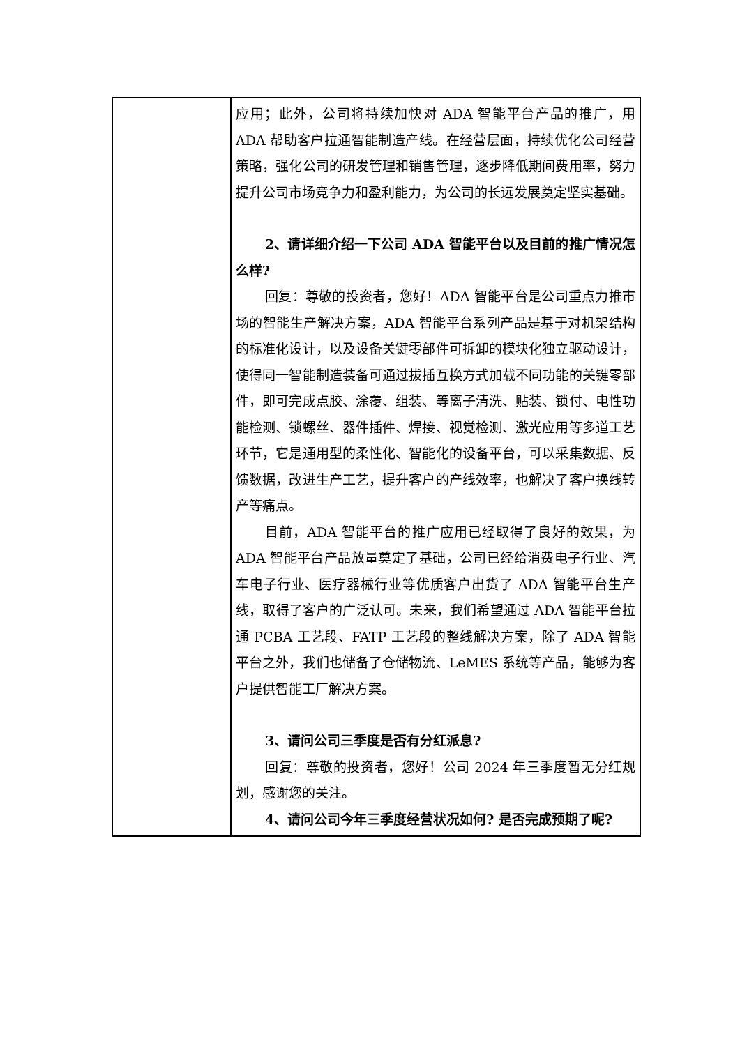| | 应用；此外，公司将持续加快对 ADA 智能平台产品的推广，用 ADA 帮助客户拉通智能制造产线。在经营层面，持续优化公司经营策略，强化公司的研发管理和销售管理，逐步降低期间费用率，努力提升公司市场竞争力和盈利能力，为公司的长远发展奠定坚实基础。 2、请详细介绍一下公司 ADA 智能平台以及目前的推广情况怎么样? 回复：尊敬的投资者，您好！ADA 智能平台是公司重点力推市场的智能生产解决方案，ADA 智能平台系列产品是基于对机架结构的标准化设计，以及设备关键零部件可拆卸的模块化独立驱动设计，使得同一智能制造装备可通过拔插互换方式加载不同功能的关键零部件，即可完成点胶、涂覆、组装、等离子清洗、贴装、锁付、电性功能检测、锁螺丝、器件插件、焊接、视觉检测、激光应用等多道工艺环节，它是通用型的柔性化、智能化的设备平台，可以采集数据、反馈数据，改进生产工艺，提升客户的产线效率，也解决了客户换线转产等痛点。 目前，ADA 智能平台的推广应用已经取得了良好的效果，为 ADA 智能平台产品放量奠定了基础，公司已经给消费电子行业、汽车电子行业、医疗器械行业等优质客户出货了 ADA 智能平台生产线，取得了客户的广泛认可。未来，我们希望通过 ADA 智能平台拉通 PCBA 工艺段、FATP 工艺段的整线解决方案，除了 ADA 智能平台之外，我们也储备了仓储物流、LeMES 系统等产品，能够为客户提供智能工厂解决方案。 3、请问公司三季度是否有分红派息? 回复：尊敬的投资者，您好！公司 2024 年三季度暂无分红规划，感谢您的关注。 4、请问公司今年三季度经营状况如何? 是否完成预期了呢? |